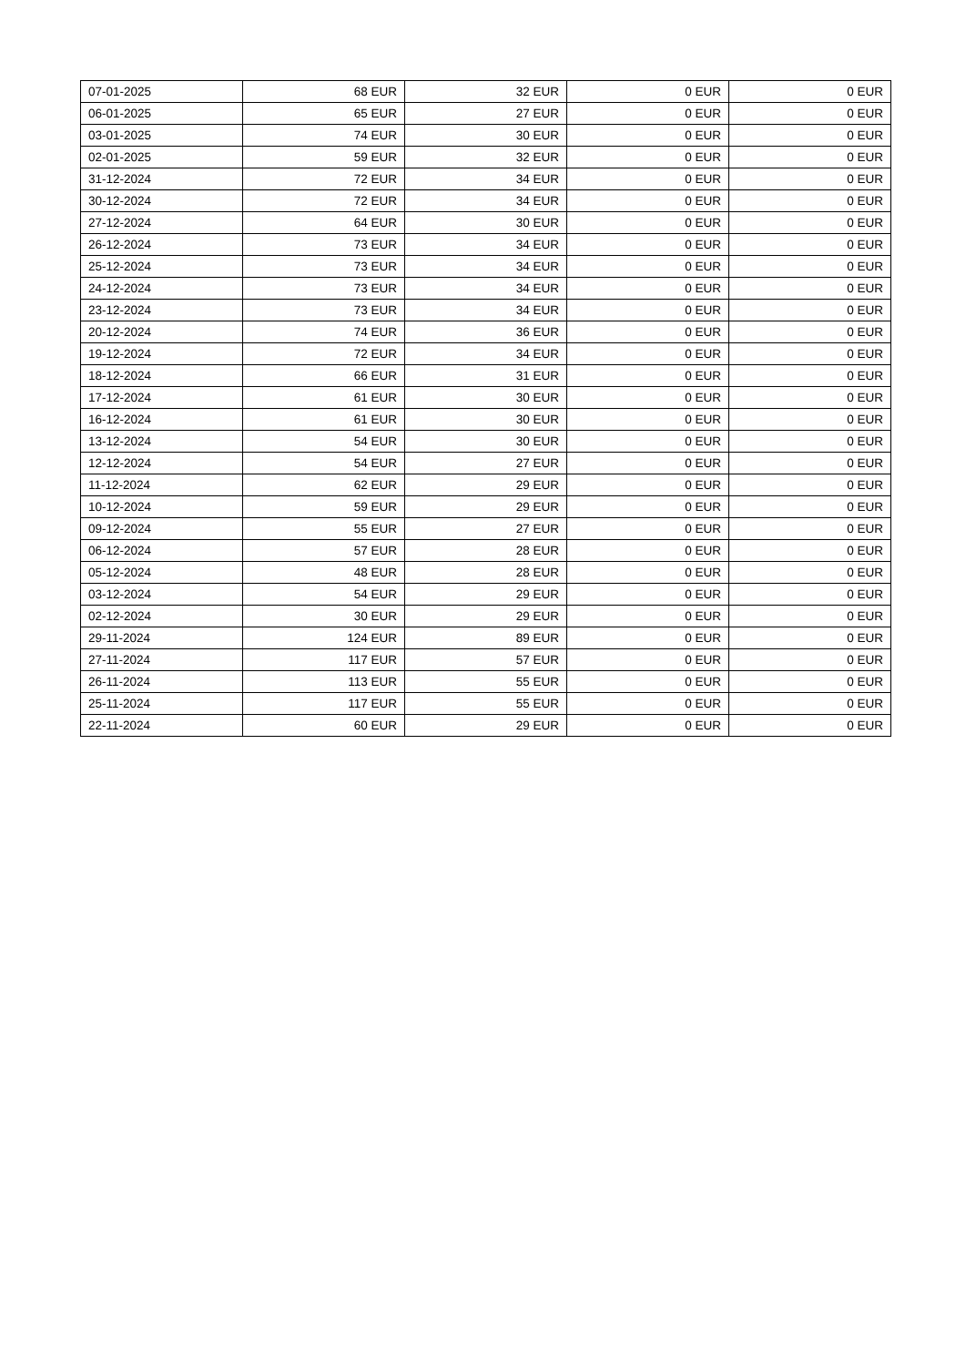| 07-01-2025 | 68 EUR | 32 EUR | 0 EUR | 0 EUR |
| 06-01-2025 | 65 EUR | 27 EUR | 0 EUR | 0 EUR |
| 03-01-2025 | 74 EUR | 30 EUR | 0 EUR | 0 EUR |
| 02-01-2025 | 59 EUR | 32 EUR | 0 EUR | 0 EUR |
| 31-12-2024 | 72 EUR | 34 EUR | 0 EUR | 0 EUR |
| 30-12-2024 | 72 EUR | 34 EUR | 0 EUR | 0 EUR |
| 27-12-2024 | 64 EUR | 30 EUR | 0 EUR | 0 EUR |
| 26-12-2024 | 73 EUR | 34 EUR | 0 EUR | 0 EUR |
| 25-12-2024 | 73 EUR | 34 EUR | 0 EUR | 0 EUR |
| 24-12-2024 | 73 EUR | 34 EUR | 0 EUR | 0 EUR |
| 23-12-2024 | 73 EUR | 34 EUR | 0 EUR | 0 EUR |
| 20-12-2024 | 74 EUR | 36 EUR | 0 EUR | 0 EUR |
| 19-12-2024 | 72 EUR | 34 EUR | 0 EUR | 0 EUR |
| 18-12-2024 | 66 EUR | 31 EUR | 0 EUR | 0 EUR |
| 17-12-2024 | 61 EUR | 30 EUR | 0 EUR | 0 EUR |
| 16-12-2024 | 61 EUR | 30 EUR | 0 EUR | 0 EUR |
| 13-12-2024 | 54 EUR | 30 EUR | 0 EUR | 0 EUR |
| 12-12-2024 | 54 EUR | 27 EUR | 0 EUR | 0 EUR |
| 11-12-2024 | 62 EUR | 29 EUR | 0 EUR | 0 EUR |
| 10-12-2024 | 59 EUR | 29 EUR | 0 EUR | 0 EUR |
| 09-12-2024 | 55 EUR | 27 EUR | 0 EUR | 0 EUR |
| 06-12-2024 | 57 EUR | 28 EUR | 0 EUR | 0 EUR |
| 05-12-2024 | 48 EUR | 28 EUR | 0 EUR | 0 EUR |
| 03-12-2024 | 54 EUR | 29 EUR | 0 EUR | 0 EUR |
| 02-12-2024 | 30 EUR | 29 EUR | 0 EUR | 0 EUR |
| 29-11-2024 | 124 EUR | 89 EUR | 0 EUR | 0 EUR |
| 27-11-2024 | 117 EUR | 57 EUR | 0 EUR | 0 EUR |
| 26-11-2024 | 113 EUR | 55 EUR | 0 EUR | 0 EUR |
| 25-11-2024 | 117 EUR | 55 EUR | 0 EUR | 0 EUR |
| 22-11-2024 | 60 EUR | 29 EUR | 0 EUR | 0 EUR |